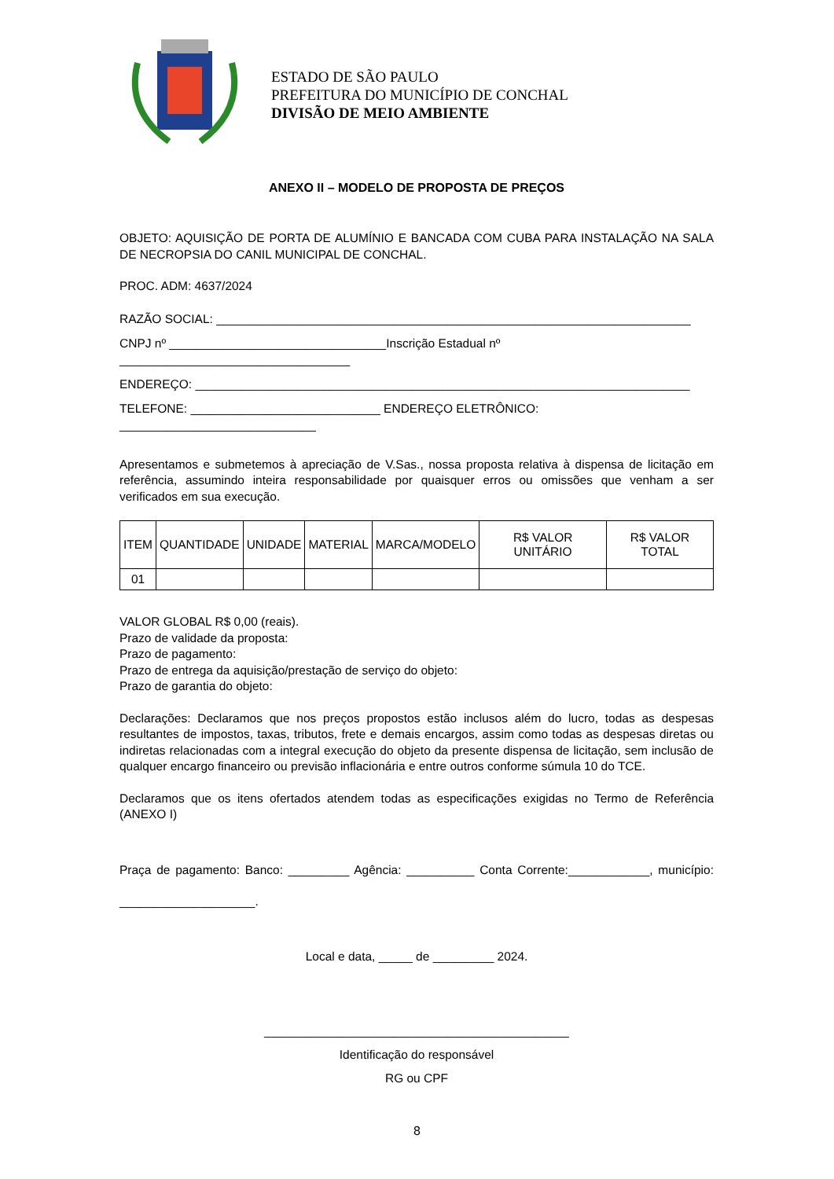ESTADO DE SÃO PAULO
PREFEITURA DO MUNICÍPIO DE CONCHAL
DIVISÃO DE MEIO AMBIENTE
ANEXO II – MODELO DE PROPOSTA DE PREÇOS
OBJETO: AQUISIÇÃO DE PORTA DE ALUMÍNIO E BANCADA COM CUBA PARA INSTALAÇÃO NA SALA DE NECROPSIA DO CANIL MUNICIPAL DE CONCHAL.
PROC. ADM: 4637/2024
RAZÃO SOCIAL: ______________________________________________________________________
CNPJ nº ________________________________Inscrição Estadual nº __________________________________
ENDEREÇO: _________________________________________________________________________
TELEFONE: ____________________________ ENDEREÇO ELETRÔNICO: _____________________________
Apresentamos e submetemos à apreciação de V.Sas., nossa proposta relativa à dispensa de licitação em referência, assumindo inteira responsabilidade por quaisquer erros ou omissões que venham a ser verificados em sua execução.
| ITEM | QUANTIDADE | UNIDADE | MATERIAL | MARCA/MODELO | R$ VALOR UNITÁRIO | R$ VALOR TOTAL |
| --- | --- | --- | --- | --- | --- | --- |
| 01 | | | | | | |
VALOR GLOBAL R$ 0,00 (reais).
Prazo de validade da proposta:
Prazo de pagamento:
Prazo de entrega da aquisição/prestação de serviço do objeto:
Prazo de garantia do objeto:
Declarações: Declaramos que nos preços propostos estão inclusos além do lucro, todas as despesas resultantes de impostos, taxas, tributos, frete e demais encargos, assim como todas as despesas diretas ou indiretas relacionadas com a integral execução do objeto da presente dispensa de licitação, sem inclusão de qualquer encargo financeiro ou previsão inflacionária e entre outros conforme súmula 10 do TCE.
Declaramos que os itens ofertados atendem todas as especificações exigidas no Termo de Referência (ANEXO I)
Praça de pagamento: Banco: _________ Agência: __________ Conta Corrente:____________, município: ____________________.
Local e data, _____ de _________ 2024.
_____________________________________________
Identificação do responsável
RG ou CPF
8